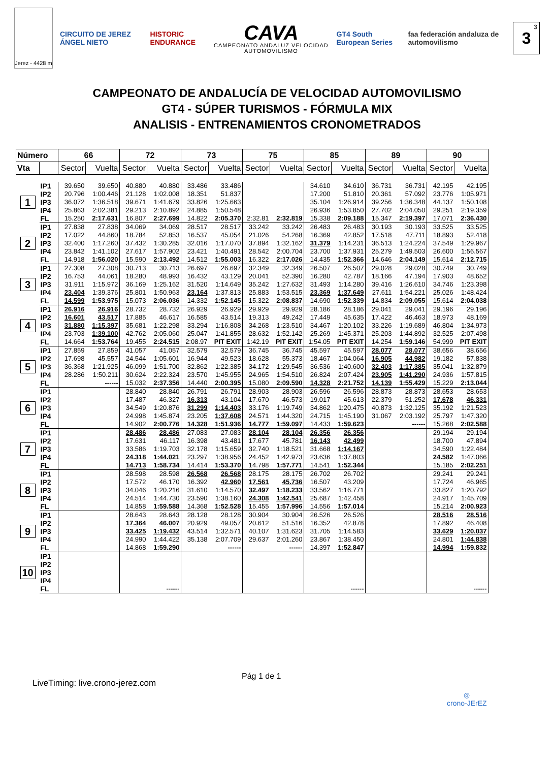Jerez - 4428 m
CIRCUITO DE JEREZ ÁNGEL NIETO HISTORIC ENDURANCE
CAVA
CAMPEONATO ANDALUZ VELOCIDAD AUTOMOVILISMO
GT4 South European Series
faa federación andaluza de automovilismo
3<sup>3</sup>
CAMPEONATO DE ANDALUCÍA DE VELOCIDAD AUTOMOVILISMO
GT4 - SÚPER TURISMOS - FÓRMULA MIX
ANALISIS - ENTRENAMIENTOS CRONOMETRADOS
| Número | | 66 | | 72 | | 73 | | 75 | | 85 | | 89 | | 90 | |
| --- | --- | --- | --- | --- | --- | --- | --- | --- | --- | --- | --- | --- | --- | --- | --- |
| Vta | | Sector | Vuelta | Sector | Vuelta | Sector | Vuelta | Sector | Vuelta | Sector | Vuelta | Sector | Vuelta | Sector | Vuelta |
| 1 | IP1 | 39.650 | 39.650 | 40.880 | 40.880 | 33.486 | 33.486 | | | 34.610 | 34.610 | 36.731 | 36.731 | 42.195 | 42.195 |
| | IP2 | 20.796 | 1:00.446 | 21.128 | 1:02.008 | 18.351 | 51.837 | | | 17.200 | 51.810 | 20.361 | 57.092 | 23.776 | 1:05.971 |
| | IP3 | 36.072 | 1:36.518 | 39.671 | 1:41.679 | 33.826 | 1:25.663 | | | 35.104 | 1:26.914 | 39.256 | 1:36.348 | 44.137 | 1:50.108 |
| | IP4 | 25.863 | 2:02.381 | 29.213 | 2:10.892 | 24.885 | 1:50.548 | | | 26.936 | 1:53.850 | 27.702 | 2:04.050 | 29.251 | 2:19.359 |
| | FL | 15.250 | 2:17.631 | 16.807 | 2:27.699 | 14.822 | 2:05.370 | 2:32.81 | 2:32.819 | 15.338 | 2:09.188 | 15.347 | 2:19.397 | 17.071 | 2:36.430 |
| 2 | IP1 | 27.838 | 27.838 | 34.069 | 34.069 | 28.517 | 28.517 | 33.242 | 33.242 | 26.483 | 26.483 | 30.193 | 30.193 | 33.525 | 33.525 |
| | IP2 | 17.022 | 44.860 | 18.784 | 52.853 | 16.537 | 45.054 | 21.026 | 54.268 | 16.369 | 42.852 | 17.518 | 47.711 | 18.893 | 52.418 |
| | IP3 | 32.400 | 1:17.260 | 37.432 | 1:30.285 | 32.016 | 1:17.070 | 37.894 | 1:32.162 | 31.379 | 1:14.231 | 36.513 | 1:24.224 | 37.549 | 1:29.967 |
| | IP4 | 23.842 | 1:41.102 | 27.617 | 1:57.902 | 23.421 | 1:40.491 | 28.542 | 2:00.704 | 23.700 | 1:37.931 | 25.279 | 1:49.503 | 26.600 | 1:56.567 |
| | FL | 14.918 | 1:56.020 | 15.590 | 2:13.492 | 14.512 | 1:55.003 | 16.322 | 2:17.026 | 14.435 | 1:52.366 | 14.646 | 2:04.149 | 15.614 | 2:12.715 |
| 3 | IP1 | 27.308 | 27.308 | 30.713 | 30.713 | 26.697 | 26.697 | 32.349 | 32.349 | 26.507 | 26.507 | 29.028 | 29.028 | 30.749 | 30.749 |
| | IP2 | 16.753 | 44.061 | 18.280 | 48.993 | 16.432 | 43.129 | 20.041 | 52.390 | 16.280 | 42.787 | 18.166 | 47.194 | 17.903 | 48.652 |
| | IP3 | 31.911 | 1:15.972 | 36.169 | 1:25.162 | 31.520 | 1:14.649 | 35.242 | 1:27.632 | 31.493 | 1:14.280 | 39.416 | 1:26.610 | 34.746 | 1:23.398 |
| | IP4 | 23.404 | 1:39.376 | 25.801 | 1:50.963 | 23.164 | 1:37.813 | 25.883 | 1:53.515 | 23.369 | 1:37.649 | 27.611 | 1:54.221 | 25.026 | 1:48.424 |
| | FL | 14.599 | 1:53.975 | 15.073 | 2:06.036 | 14.332 | 1:52.145 | 15.322 | 2:08.837 | 14.690 | 1:52.339 | 14.834 | 2:09.055 | 15.614 | 2:04.038 |
| 4 | IP1 | 26.916 | 26.916 | 28.732 | 28.732 | 26.929 | 26.929 | 29.929 | 29.929 | 28.186 | 28.186 | 29.041 | 29.041 | 29.196 | 29.196 |
| | IP2 | 16.601 | 43.517 | 17.885 | 46.617 | 16.585 | 43.514 | 19.313 | 49.242 | 17.449 | 45.635 | 17.422 | 46.463 | 18.973 | 48.169 |
| | IP3 | 31.880 | 1:15.397 | 35.681 | 1:22.298 | 33.294 | 1:16.808 | 34.268 | 1:23.510 | 34.467 | 1:20.102 | 33.226 | 1:19.689 | 46.804 | 1:34.973 |
| | IP4 | 23.703 | 1:39.100 | 42.762 | 2:05.060 | 25.047 | 1:41.855 | 28.632 | 1:52.142 | 25.269 | 1:45.371 | 25.203 | 1:44.892 | 32.525 | 2:07.498 |
| | FL | 14.664 | 1:53.764 | 19.455 | 2:24.515 | 2:08.97 | PIT EXIT | 1:42.19 | PIT EXIT | 1:54.05 | PIT EXIT | 14.254 | 1:59.146 | 54.999 | PIT EXIT |
| 5 | IP1 | 27.859 | 27.859 | 41.057 | 41.057 | 32.579 | 32.579 | 36.745 | 36.745 | 45.597 | 45.597 | 28.077 | 28.077 | 38.656 | 38.656 |
| | IP2 | 17.698 | 45.557 | 24.544 | 1:05.601 | 16.944 | 49.523 | 18.628 | 55.373 | 18.467 | 1:04.064 | 16.905 | 44.982 | 19.182 | 57.838 |
| | IP3 | 36.368 | 1:21.925 | 46.099 | 1:51.700 | 32.862 | 1:22.385 | 34.172 | 1:29.545 | 36.536 | 1:40.600 | 32.403 | 1:17.385 | 35.041 | 1:32.879 |
| | IP4 | 28.286 | 1:50.211 | 30.624 | 2:22.324 | 23.570 | 1:45.955 | 24.965 | 1:54.510 | 26.824 | 2:07.424 | 23.905 | 1:41.290 | 24.936 | 1:57.815 |
| | FL | | ------ | 15.032 | 2:37.356 | 14.440 | 2:00.395 | 15.080 | 2:09.590 | 14.328 | 2:21.752 | 14.139 | 1:55.429 | 15.229 | 2:13.044 |
| 6 | IP1 | | | 28.840 | 28.840 | 26.791 | 26.791 | 28.903 | 28.903 | 26.596 | 26.596 | 28.873 | 28.873 | 28.653 | 28.653 |
| | IP2 | | | 17.487 | 46.327 | 16.313 | 43.104 | 17.670 | 46.573 | 19.017 | 45.613 | 22.379 | 51.252 | 17.678 | 46.331 |
| | IP3 | | | 34.549 | 1:20.876 | 31.299 | 1:14.403 | 33.176 | 1:19.749 | 34.862 | 1:20.475 | 40.873 | 1:32.125 | 35.192 | 1:21.523 |
| | IP4 | | | 24.998 | 1:45.874 | 23.205 | 1:37.608 | 24.571 | 1:44.320 | 24.715 | 1:45.190 | 31.067 | 2:03.192 | 25.797 | 1:47.320 |
| | FL | | | 14.902 | 2:00.776 | 14.328 | 1:51.936 | 14.777 | 1:59.097 | 14.433 | 1:59.623 | | ------ | 15.268 | 2:02.588 |
| 7 | IP1 | | | 28.486 | 28.486 | 27.083 | 27.083 | 28.104 | 28.104 | 26.356 | 26.356 | | | 29.194 | 29.194 |
| | IP2 | | | 17.631 | 46.117 | 16.398 | 43.481 | 17.677 | 45.781 | 16.143 | 42.499 | | | 18.700 | 47.894 |
| | IP3 | | | 33.586 | 1:19.703 | 32.178 | 1:15.659 | 32.740 | 1:18.521 | 31.668 | 1:14.167 | | | 34.590 | 1:22.484 |
| | IP4 | | | 24.318 | 1:44.021 | 23.297 | 1:38.956 | 24.452 | 1:42.973 | 23.636 | 1:37.803 | | | 24.582 | 1:47.066 |
| | FL | | | 14.713 | 1:58.734 | 14.414 | 1:53.370 | 14.798 | 1:57.771 | 14.541 | 1:52.344 | | | 15.185 | 2:02.251 |
| 8 | IP1 | | | 28.598 | 28.598 | 26.568 | 26.568 | 28.175 | 28.175 | 26.702 | 26.702 | | | 29.241 | 29.241 |
| | IP2 | | | 17.572 | 46.170 | 16.392 | 42.960 | 17.561 | 45.736 | 16.507 | 43.209 | | | 17.724 | 46.965 |
| | IP3 | | | 34.046 | 1:20.216 | 31.610 | 1:14.570 | 32.497 | 1:18.233 | 33.562 | 1:16.771 | | | 33.827 | 1:20.792 |
| | IP4 | | | 24.514 | 1:44.730 | 23.590 | 1:38.160 | 24.308 | 1:42.541 | 25.687 | 1:42.458 | | | 24.917 | 1:45.709 |
| | FL | | | 14.858 | 1:59.588 | 14.368 | 1:52.528 | 15.455 | 1:57.996 | 14.556 | 1:57.014 | | | 15.214 | 2:00.923 |
| 9 | IP1 | | | 28.643 | 28.643 | 28.128 | 28.128 | 30.904 | 30.904 | 26.526 | 26.526 | | | 28.516 | 28.516 |
| | IP2 | | | 17.364 | 46.007 | 20.929 | 49.057 | 20.612 | 51.516 | 16.352 | 42.878 | | | 17.892 | 46.408 |
| | IP3 | | | 33.425 | 1:19.432 | 43.514 | 1:32.571 | 40.107 | 1:31.623 | 31.705 | 1:14.583 | | | 33.629 | 1:20.037 |
| | IP4 | | | 24.990 | 1:44.422 | 35.138 | 2:07.709 | 29.637 | 2:01.260 | 23.867 | 1:38.450 | | | 24.801 | 1:44.838 |
| | FL | | | 14.868 | 1:59.290 | | ------ | | ------ | 14.397 | 1:52.847 | | | 14.994 | 1:59.832 |
| 10 | IP1 | | | | | | | | | | | | | | |
| | IP2 | | | | | | | | | | | | | | |
| | IP3 | | | | | | | | | | | | | | |
| | IP4 | | | | | | | | | | | | | | |
| | FL | | | | ------ | | | | | | ------ | | | | ------ |
Pág 1 de 1
LiveTiming: live.crono-jerez.com
◎
crono-JErEZ